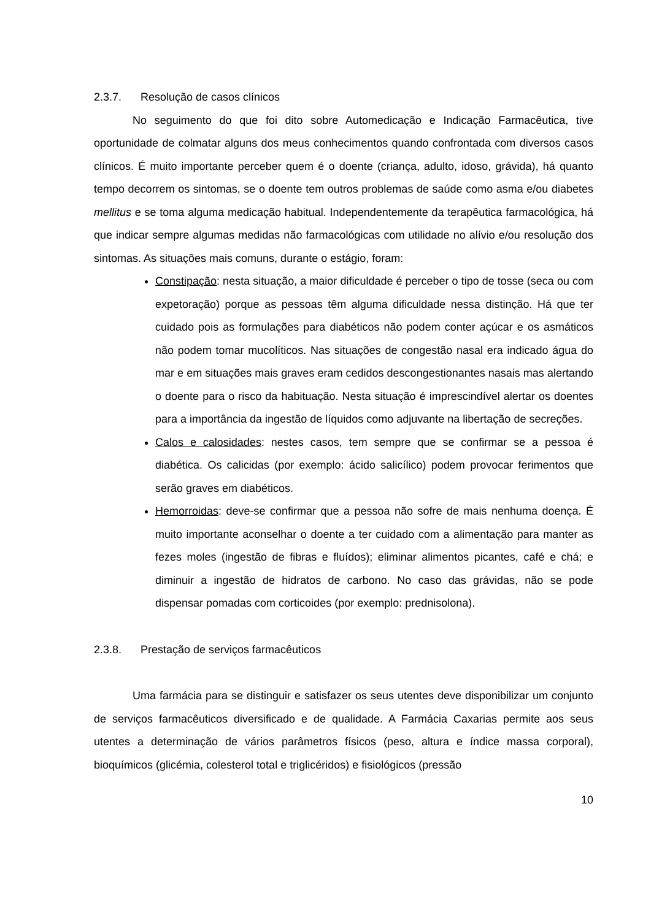2.3.7. Resolução de casos clínicos
No seguimento do que foi dito sobre Automedicação e Indicação Farmacêutica, tive oportunidade de colmatar alguns dos meus conhecimentos quando confrontada com diversos casos clínicos. É muito importante perceber quem é o doente (criança, adulto, idoso, grávida), há quanto tempo decorrem os sintomas, se o doente tem outros problemas de saúde como asma e/ou diabetes mellitus e se toma alguma medicação habitual. Independentemente da terapêutica farmacológica, há que indicar sempre algumas medidas não farmacológicas com utilidade no alívio e/ou resolução dos sintomas. As situações mais comuns, durante o estágio, foram:
Constipação: nesta situação, a maior dificuldade é perceber o tipo de tosse (seca ou com expetoração) porque as pessoas têm alguma dificuldade nessa distinção. Há que ter cuidado pois as formulações para diabéticos não podem conter açúcar e os asmáticos não podem tomar mucolíticos. Nas situações de congestão nasal era indicado água do mar e em situações mais graves eram cedidos descongestionantes nasais mas alertando o doente para o risco da habituação. Nesta situação é imprescindível alertar os doentes para a importância da ingestão de líquidos como adjuvante na libertação de secreções.
Calos e calosidades: nestes casos, tem sempre que se confirmar se a pessoa é diabética. Os calicidas (por exemplo: ácido salicílico) podem provocar ferimentos que serão graves em diabéticos.
Hemorroidas: deve-se confirmar que a pessoa não sofre de mais nenhuma doença. É muito importante aconselhar o doente a ter cuidado com a alimentação para manter as fezes moles (ingestão de fibras e fluídos); eliminar alimentos picantes, café e chá; e diminuir a ingestão de hidratos de carbono. No caso das grávidas, não se pode dispensar pomadas com corticoides (por exemplo: prednisolona).
2.3.8. Prestação de serviços farmacêuticos
Uma farmácia para se distinguir e satisfazer os seus utentes deve disponibilizar um conjunto de serviços farmacêuticos diversificado e de qualidade. A Farmácia Caxarias permite aos seus utentes a determinação de vários parâmetros físicos (peso, altura e índice massa corporal), bioquímicos (glicémia, colesterol total e triglicéridos) e fisiológicos (pressão
10